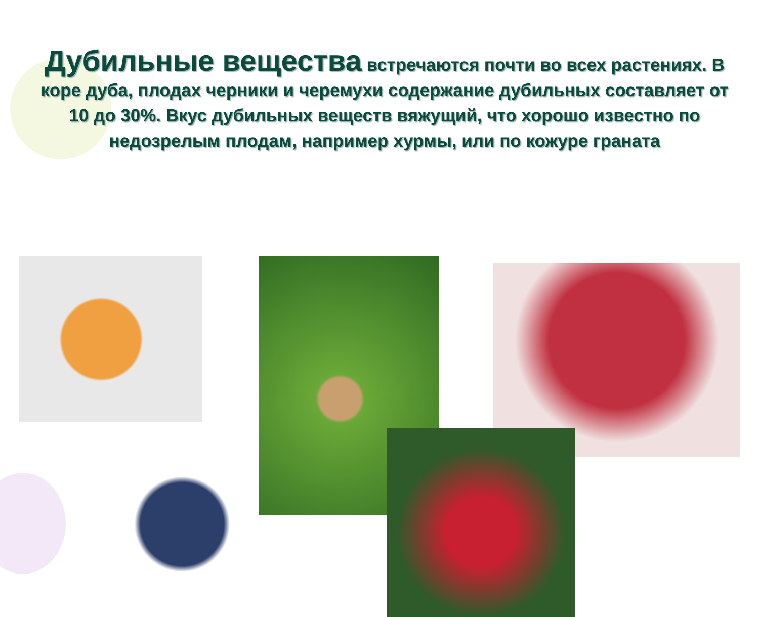Дубильные вещества встречаются почти во всех растениях. В коре дуба, плодах черники и черемухи содержание дубильных составляет от 10 до 30%. Вкус дубильных веществ вяжущий, что хорошо известно по недозрелым плодам, например хурмы, или по кожуре граната